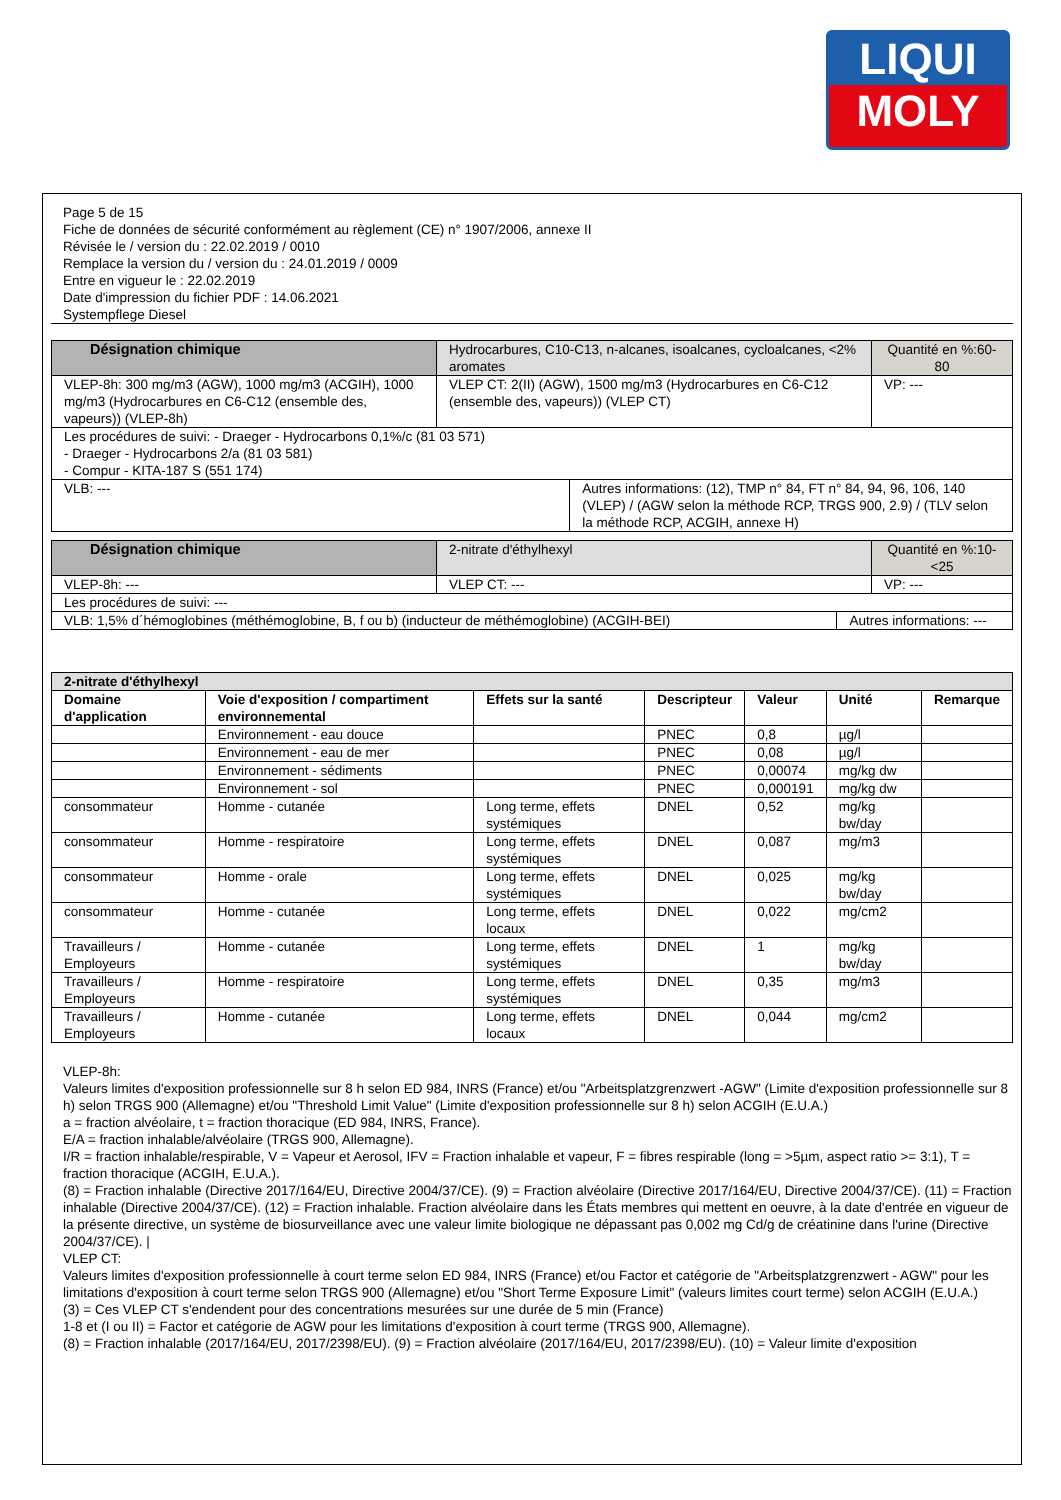LIQUI
MOLY
Page 5 de 15
Fiche de données de sécurité conformément au règlement (CE) n° 1907/2006, annexe II
Révisée le / version du : 22.02.2019 / 0010
Remplace la version du / version du : 24.01.2019 / 0009
Entre en vigueur le : 22.02.2019
Date d'impression du fichier PDF : 14.06.2021
Systempflege Diesel
| Désignation chimique | Hydrocarbures, C10-C13, n-alcanes, isoalcanes, cycloalcanes, <2% aromates | | Quantité en %:60-80 |
| VLEP-8h: 300 mg/m3 (AGW), 1000 mg/m3 (ACGIH), 1000 mg/m3 (Hydrocarbures en C6-C12 (ensemble des, vapeurs)) (VLEP-8h) | VLEP CT: 2(II) (AGW), 1500 mg/m3 (Hydrocarbures en C6-C12 (ensemble des, vapeurs)) (VLEP CT) | | VP: --- |
| Les procédures de suivi: - Draeger - Hydrocarbons 0,1%/c (81 03 571) - Draeger - Hydrocarbons 2/a (81 03 581) - Compur - KITA-187 S (551 174) | | | |
| VLB: --- | | Autres informations: (12), TMP n° 84, FT n° 84, 94, 96, 106, 140 (VLEP) / (AGW selon la méthode RCP, TRGS 900, 2.9) / (TLV selon la méthode RCP, ACGIH, annexe H) | |
| Désignation chimique | 2-nitrate d'éthylhexyl | | Quantité en %:10-<25 |
| VLEP-8h: --- | VLEP CT: --- | | VP: --- |
| Les procédures de suivi: --- | | | |
| VLB: 1,5% d´hémoglobines (méthémoglobine, B, f ou b) (inducteur de méthémoglobine) (ACGIH-BEI) | | Autres informations: --- | |
| 2-nitrate d'éthylhexyl | | | | | | |
| --- | --- | --- | --- | --- | --- | --- |
| Domaine d'application | Voie d'exposition / compartiment environnemental | Effets sur la santé | Descripteur | Valeur | Unité | Remarque |
| | Environnement - eau douce | | PNEC | 0,8 | µg/l | |
| | Environnement - eau de mer | | PNEC | 0,08 | µg/l | |
| | Environnement - sédiments | | PNEC | 0,00074 | mg/kg dw | |
| | Environnement - sol | | PNEC | 0,000191 | mg/kg dw | |
| consommateur | Homme - cutanée | Long terme, effets systémiques | DNEL | 0,52 | mg/kg bw/day | |
| consommateur | Homme - respiratoire | Long terme, effets systémiques | DNEL | 0,087 | mg/m3 | |
| consommateur | Homme - orale | Long terme, effets systémiques | DNEL | 0,025 | mg/kg bw/day | |
| consommateur | Homme - cutanée | Long terme, effets locaux | DNEL | 0,022 | mg/cm2 | |
| Travailleurs / Employeurs | Homme - cutanée | Long terme, effets systémiques | DNEL | 1 | mg/kg bw/day | |
| Travailleurs / Employeurs | Homme - respiratoire | Long terme, effets systémiques | DNEL | 0,35 | mg/m3 | |
| Travailleurs / Employeurs | Homme - cutanée | Long terme, effets locaux | DNEL | 0,044 | mg/cm2 | |
VLEP-8h:
Valeurs limites d'exposition professionnelle sur 8 h selon ED 984, INRS (France) et/ou "Arbeitsplatzgrenzwert -AGW" (Limite d'exposition professionnelle sur 8 h) selon TRGS 900 (Allemagne) et/ou "Threshold Limit Value" (Limite d'exposition professionnelle sur 8 h) selon ACGIH (E.U.A.)
a = fraction alvéolaire, t = fraction thoracique (ED 984, INRS, France).
E/A = fraction inhalable/alvéolaire (TRGS 900, Allemagne).
I/R = fraction inhalable/respirable, V = Vapeur et Aerosol, IFV = Fraction inhalable et vapeur, F = fibres respirable (long = >5µm, aspect ratio >= 3:1), T = fraction thoracique (ACGIH, E.U.A.).
(8) = Fraction inhalable (Directive 2017/164/EU, Directive 2004/37/CE). (9) = Fraction alvéolaire (Directive 2017/164/EU, Directive 2004/37/CE). (11) = Fraction inhalable (Directive 2004/37/CE). (12) = Fraction inhalable. Fraction alvéolaire dans les États membres qui mettent en oeuvre, à la date d'entrée en vigueur de la présente directive, un système de biosurveillance avec une valeur limite biologique ne dépassant pas 0,002 mg Cd/g de créatinine dans l'urine (Directive 2004/37/CE). |
VLEP CT:
Valeurs limites d'exposition professionnelle à court terme selon ED 984, INRS (France) et/ou Factor et catégorie de "Arbeitsplatzgrenzwert - AGW" pour les limitations d'exposition à court terme selon TRGS 900 (Allemagne) et/ou "Short Terme Exposure Limit" (valeurs limites court terme) selon ACGIH (E.U.A.)
(3) = Ces VLEP CT s'endendent pour des concentrations mesurées sur une durée de 5 min (France)
1-8 et (I ou II) = Factor et catégorie de AGW pour les limitations d'exposition à court terme (TRGS 900, Allemagne).
(8) = Fraction inhalable (2017/164/EU, 2017/2398/EU). (9) = Fraction alvéolaire (2017/164/EU, 2017/2398/EU). (10) = Valeur limite d'exposition